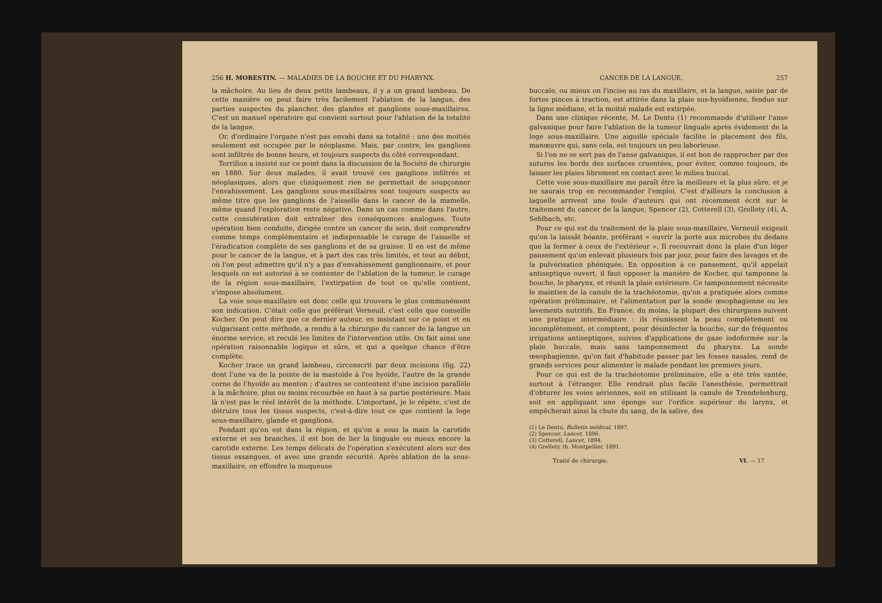256 H. MORESTIN. — MALADIES DE LA BOUCHE ET DU PHARYNX.
la mâchoire. Au lieu de deux petits lambeaux, il y a un grand lambeau. De cette manière on peut faire très facilement l'ablation de la langue, des parties suspectes du plancher, des glandes et ganglions sous-maxillaires. C'est un manuel opératoire qui convient surtout pour l'ablation de la totalité de la langue.
Or, d'ordinaire l'organe n'est pas envahi dans sa totalité : une des moitiés seulement est occupée par le néoplasme. Mais, par contre, les ganglions sont infiltrés de bonne heure, et toujours suspects du côté correspondant.
Terrillon a insisté sur ce point dans la discussion de la Société de chirurgie en 1880. Sur deux malades, il avait trouvé ces ganglions infiltrés et néoplasiques, alors que cliniquement rien ne permettait de soupçonner l'envahissement. Les ganglions sous-maxillaires sont toujours suspects au même titre que les ganglions de l'aisselle dans le cancer de la mamelle, même quand l'exploration reste négative. Dans un cas comme dans l'autre, cette considération doit entraîner des conséquences analogues. Toute opération bien conduite, dirigée contre un cancer du sein, doit comprendre comme temps complémentaire et indispensable le curage de l'aisselle et l'éradication complète de ses ganglions et de sa graisse. Il en est de même pour le cancer de la langue, et à part des cas très limités, et tout au début, où l'on peut admettre qu'il n'y a pas d'envahissement ganglionnaire, et pour lesquels on est autorisé à se contenter de l'ablation de la tumeur, le curage de la région sous-maxillaire, l'extirpation de tout ce qu'elle contient, s'impose absolument.
La voie sous-maxillaire est donc celle qui trouvera le plus communément son indication. C'était celle que préférait Verneuil, c'est celle que conseille Kocher. On peut dire que ce dernier auteur, en insistant sur ce point et en vulgarisant cette méthode, a rendu à la chirurgie du cancer de la langue un énorme service, et reculé les limites de l'intervention utile. On fait ainsi une opération raisonnable logique et sûre, et qui a quelque chance d'être complète.
Kocher trace un grand lambeau, circonscrit par deux incisions (fig. 22) dont l'une va de la pointe de la mastoïde à l'os hyoïde, l'autre de la grande corne de l'hyoïde au menton ; d'autres se contentent d'une incision parallèle à la mâchoire, plus ou moins recourbée en haut à sa partie postérieure. Mais là n'est pas le réel intérêt de la méthode. L'important, je le répète, c'est de détruire tous les tissus suspects, c'est-à-dire tout ce que contient la loge sous-maxillaire, glande et ganglions.
Pendant qu'on est dans la région, et qu'on a sous la main la carotide externe et ses branches, il est bon de lier la linguale ou mieux encore la carotide externe. Les temps délicats de l'opération s'exécutent alors sur des tissus exsangues, et avec une grande sécurité. Après ablation de la sous-maxillaire, on effondre la muqueuse
CANCER DE LA LANGUE. 257
buccale, ou mieux on l'incise au ras du maxillaire, et la langue, saisie par de fortes pinces à traction, est attirée dans la plaie sus-hyoïdienne, fendue sur la ligne médiane, et la moitié malade est extirpée.
Dans une clinique récente, M. Le Dentu (1) recommande d'utiliser l'anse galvanique pour faire l'ablation de la tumeur linguale après évidement de la loge sous-maxillaire. Une aiguille spéciale facilite le placement des fils, manœuvre qui, sans cela, est toujours un peu laborieuse.
Si l'on ne se sert pas de l'anse galvanique, il est bon de rapprocher par des sutures les bords des surfaces cruentées, pour éviter, comme toujours, de laisser les plaies librement en contact avec le milieu buccal.
Cette voie sous-maxillaire me paraît être la meilleure et la plus sûre, et je ne saurais trop en recommander l'emploi. C'est d'ailleurs la conclusion à laquelle arrivent une foule d'auteurs qui ont récemment écrit sur le traitement du cancer de la langue, Spencer (2), Cotterell (3), Grellety (4), A. Sehlbach, etc.
Pour ce qui est du traitement de la plaie sous-maxillaire, Verneuil exigeait qu'on la laissât béante, préférant « ouvrir la porte aux microbes du dedans que la fermer à ceux de l'extérieur ». Il recouvrait donc la plaie d'un léger pansement qu'on enlevait plusieurs fois par jour, pour faire des lavages et de la pulvérisation phéniquée. En opposition à ce pansement, qu'il appelait antiseptique ouvert, il faut opposer la manière de Kocher, qui tamponne la bouche, le pharynx, et réunit la plaie extérieure. Ce tamponnement nécessite le maintien de la canule de la trachéotomie, qu'on a pratiquée alors comme opération préliminaire, et l'alimentation par la sonde œsophagienne ou les lavements nutritifs. En France, du moins, la plupart des chirurgiens suivent une pratique intermédiaire : ils réunissent la peau complètement ou incomplètement, et comptent, pour désinfecter la bouche, sur de fréquentes irrigations antiseptiques, suivies d'applications de gaze iodoformée sur la plaie buccale, mais sans tamponnement du pharynx. La sonde œsophagienne, qu'on fait d'habitude passer par les fosses nasales, rend de grands services pour alimenter le malade pendant les premiers jours.
Pour ce qui est de la trachéotomie préliminaire, elle a été très vantée, surtout à l'étranger. Elle rendrait plus facile l'anesthésie, permettrait d'obturer les voies aériennes, soit en utilisant la canule de Trendelenburg, soit en appliquant une éponge sur l'orifice supérieur du larynx, et empêcherait ainsi la chute du sang, de la salive, des
(1) Le Dentu, Bulletin médical, 1897.
(2) Spencer, Lancet, 1896.
(3) Cotterell, Lancet, 1894.
(4) Grellety, th. Montpellier, 1891.
Traité de chirurgie. VI. — 17